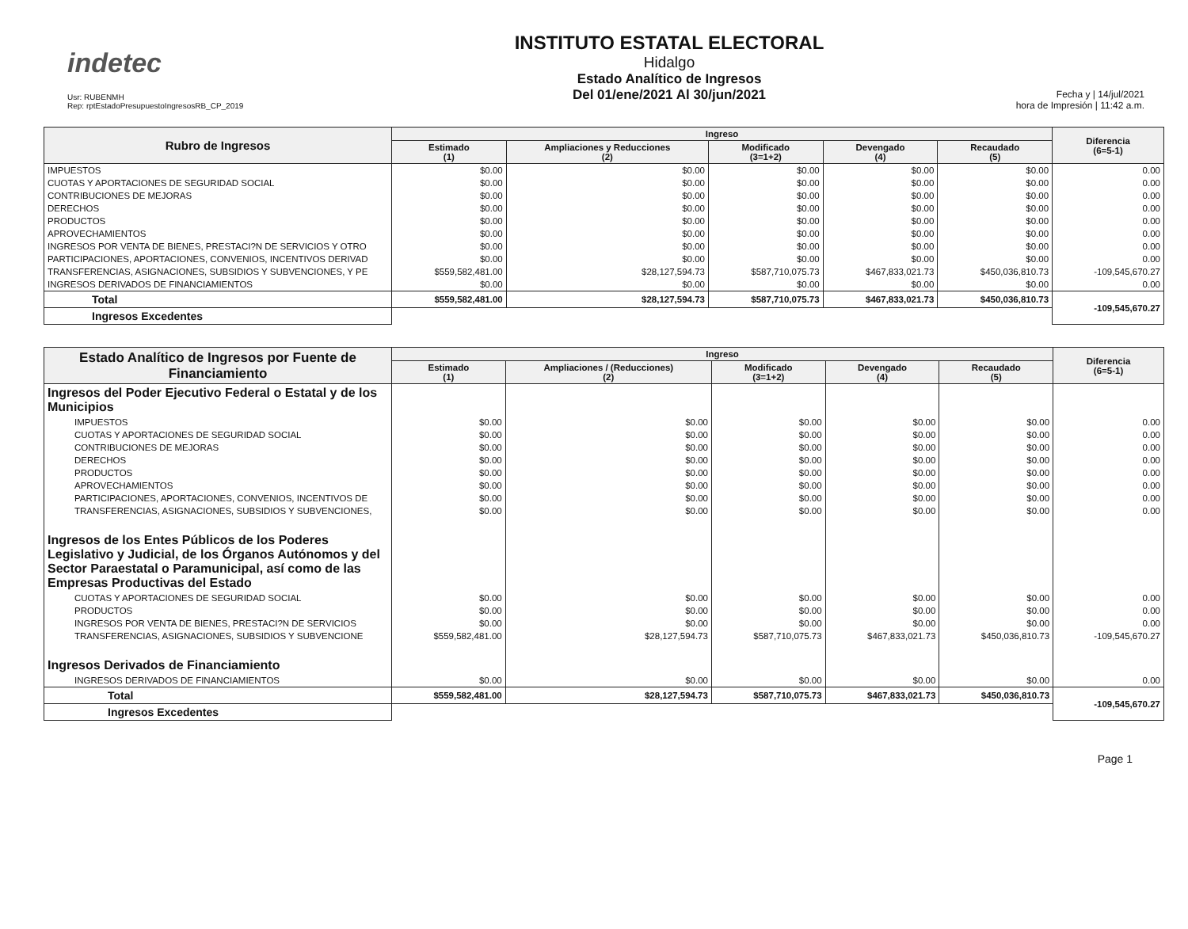indetec
Usr: RUBENMH
Rep: rptEstadoPresupuestoIngresosRB_CP_2019
INSTITUTO ESTATAL ELECTORAL
Hidalgo
Estado Analítico de Ingresos
Del 01/ene/2021 Al 30/jun/2021
Fecha y | 14/jul/2021
hora de Impresión | 11:42 a.m.
| Rubro de Ingresos | Ingreso | | | | | Diferencia (6=5-1) |
| --- | --- | --- | --- | --- | --- | --- |
| | Estimado (1) | Ampliaciones y Reducciones (2) | Modificado (3=1+2) | Devengado (4) | Recaudado (5) | |
| IMPUESTOS | $0.00 | $0.00 | $0.00 | $0.00 | $0.00 | 0.00 |
| CUOTAS Y APORTACIONES DE SEGURIDAD SOCIAL | $0.00 | $0.00 | $0.00 | $0.00 | $0.00 | 0.00 |
| CONTRIBUCIONES DE MEJORAS | $0.00 | $0.00 | $0.00 | $0.00 | $0.00 | 0.00 |
| DERECHOS | $0.00 | $0.00 | $0.00 | $0.00 | $0.00 | 0.00 |
| PRODUCTOS | $0.00 | $0.00 | $0.00 | $0.00 | $0.00 | 0.00 |
| APROVECHAMIENTOS | $0.00 | $0.00 | $0.00 | $0.00 | $0.00 | 0.00 |
| INGRESOS POR VENTA DE BIENES, PRESTACI?N DE SERVICIOS Y OTRO | $0.00 | $0.00 | $0.00 | $0.00 | $0.00 | 0.00 |
| PARTICIPACIONES, APORTACIONES, CONVENIOS, INCENTIVOS DERIVAD | $0.00 | $0.00 | $0.00 | $0.00 | $0.00 | 0.00 |
| TRANSFERENCIAS, ASIGNACIONES, SUBSIDIOS Y SUBVENCIONES, Y PE | $559,582,481.00 | $28,127,594.73 | $587,710,075.73 | $467,833,021.73 | $450,036,810.73 | -109,545,670.27 |
| INGRESOS DERIVADOS DE FINANCIAMIENTOS | $0.00 | $0.00 | $0.00 | $0.00 | $0.00 | 0.00 |
| Total | $559,582,481.00 | $28,127,594.73 | $587,710,075.73 | $467,833,021.73 | $450,036,810.73 | -109,545,670.27 |
| Ingresos Excedentes | | | | | | |
| Estado Analítico de Ingresos por Fuente de Financiamiento | Ingreso | | | | | Diferencia (6=5-1) |
| --- | --- | --- | --- | --- | --- | --- |
| | Estimado (1) | Ampliaciones / (Reducciones) (2) | Modificado (3=1+2) | Devengado (4) | Recaudado (5) | |
| Ingresos del Poder Ejecutivo Federal o Estatal y de los Municipios | | | | | | |
| IMPUESTOS | $0.00 | $0.00 | $0.00 | $0.00 | $0.00 | 0.00 |
| CUOTAS Y APORTACIONES DE SEGURIDAD SOCIAL | $0.00 | $0.00 | $0.00 | $0.00 | $0.00 | 0.00 |
| CONTRIBUCIONES DE MEJORAS | $0.00 | $0.00 | $0.00 | $0.00 | $0.00 | 0.00 |
| DERECHOS | $0.00 | $0.00 | $0.00 | $0.00 | $0.00 | 0.00 |
| PRODUCTOS | $0.00 | $0.00 | $0.00 | $0.00 | $0.00 | 0.00 |
| APROVECHAMIENTOS | $0.00 | $0.00 | $0.00 | $0.00 | $0.00 | 0.00 |
| PARTICIPACIONES, APORTACIONES, CONVENIOS, INCENTIVOS DE | $0.00 | $0.00 | $0.00 | $0.00 | $0.00 | 0.00 |
| TRANSFERENCIAS, ASIGNACIONES, SUBSIDIOS Y SUBVENCIONES, | $0.00 | $0.00 | $0.00 | $0.00 | $0.00 | 0.00 |
| Ingresos de los Entes Públicos de los Poderes Legislativo y Judicial, de los Órganos Autónomos y del Sector Paraestatal o Paramunicipal, así como de las Empresas Productivas del Estado | | | | | | |
| CUOTAS Y APORTACIONES DE SEGURIDAD SOCIAL | $0.00 | $0.00 | $0.00 | $0.00 | $0.00 | 0.00 |
| PRODUCTOS | $0.00 | $0.00 | $0.00 | $0.00 | $0.00 | 0.00 |
| INGRESOS POR VENTA DE BIENES, PRESTACI?N DE SERVICIOS | $0.00 | $0.00 | $0.00 | $0.00 | $0.00 | 0.00 |
| TRANSFERENCIAS, ASIGNACIONES, SUBSIDIOS Y SUBVENCIONE | $559,582,481.00 | $28,127,594.73 | $587,710,075.73 | $467,833,021.73 | $450,036,810.73 | -109,545,670.27 |
| Ingresos Derivados de Financiamiento | | | | | | |
| INGRESOS DERIVADOS DE FINANCIAMIENTOS | $0.00 | $0.00 | $0.00 | $0.00 | $0.00 | 0.00 |
| Total | $559,582,481.00 | $28,127,594.73 | $587,710,075.73 | $467,833,021.73 | $450,036,810.73 | -109,545,670.27 |
| Ingresos Excedentes | | | | | | |
Page 1